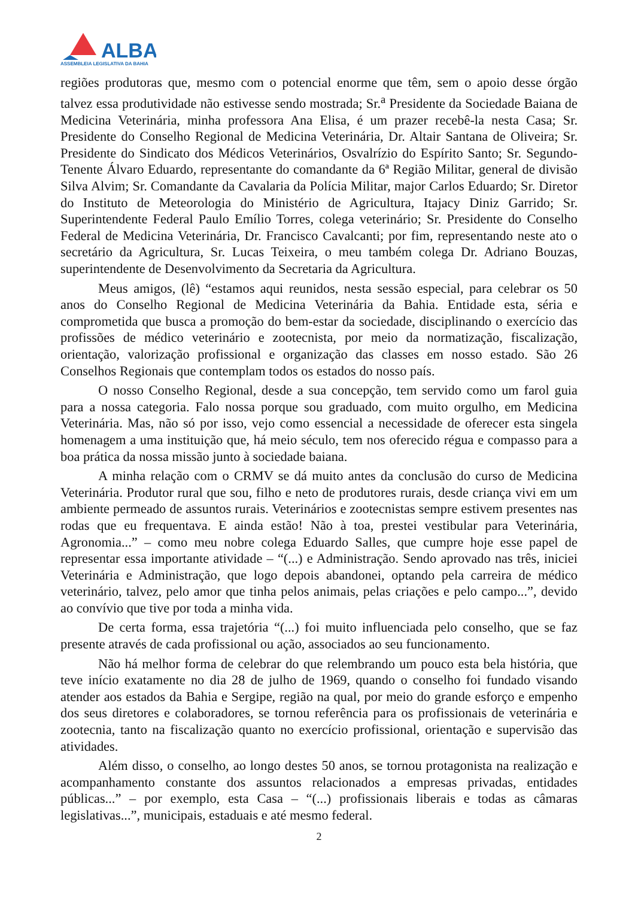ALBA
ASSEMBLEIA LEGISLATIVA DA BAHIA
regiões produtoras que, mesmo com o potencial enorme que têm, sem o apoio desse órgão talvez essa produtividade não estivesse sendo mostrada; Sr.<sup>a</sup> Presidente da Sociedade Baiana de Medicina Veterinária, minha professora Ana Elisa, é um prazer recebê-la nesta Casa; Sr. Presidente do Conselho Regional de Medicina Veterinária, Dr. Altair Santana de Oliveira; Sr. Presidente do Sindicato dos Médicos Veterinários, Osvalrízio do Espírito Santo; Sr. Segundo-Tenente Álvaro Eduardo, representante do comandante da 6ª Região Militar, general de divisão Silva Alvim; Sr. Comandante da Cavalaria da Polícia Militar, major Carlos Eduardo; Sr. Diretor do Instituto de Meteorologia do Ministério de Agricultura, Itajacy Diniz Garrido; Sr. Superintendente Federal Paulo Emílio Torres, colega veterinário; Sr. Presidente do Conselho Federal de Medicina Veterinária, Dr. Francisco Cavalcanti; por fim, representando neste ato o secretário da Agricultura, Sr. Lucas Teixeira, o meu também colega Dr. Adriano Bouzas, superintendente de Desenvolvimento da Secretaria da Agricultura.
Meus amigos, (lê) “estamos aqui reunidos, nesta sessão especial, para celebrar os 50 anos do Conselho Regional de Medicina Veterinária da Bahia. Entidade esta, séria e comprometida que busca a promoção do bem-estar da sociedade, disciplinando o exercício das profissões de médico veterinário e zootecnista, por meio da normatização, fiscalização, orientação, valorização profissional e organização das classes em nosso estado. São 26 Conselhos Regionais que contemplam todos os estados do nosso país.
O nosso Conselho Regional, desde a sua concepção, tem servido como um farol guia para a nossa categoria. Falo nossa porque sou graduado, com muito orgulho, em Medicina Veterinária. Mas, não só por isso, vejo como essencial a necessidade de oferecer esta singela homenagem a uma instituição que, há meio século, tem nos oferecido régua e compasso para a boa prática da nossa missão junto à sociedade baiana.
A minha relação com o CRMV se dá muito antes da conclusão do curso de Medicina Veterinária. Produtor rural que sou, filho e neto de produtores rurais, desde criança vivi em um ambiente permeado de assuntos rurais. Veterinários e zootecnistas sempre estivem presentes nas rodas que eu frequentava. E ainda estão! Não à toa, prestei vestibular para Veterinária, Agronomia...” – como meu nobre colega Eduardo Salles, que cumpre hoje esse papel de representar essa importante atividade – “(...) e Administração. Sendo aprovado nas três, iniciei Veterinária e Administração, que logo depois abandonei, optando pela carreira de médico veterinário, talvez, pelo amor que tinha pelos animais, pelas criações e pelo campo...”, devido ao convívio que tive por toda a minha vida.
De certa forma, essa trajetória “(...) foi muito influenciada pelo conselho, que se faz presente através de cada profissional ou ação, associados ao seu funcionamento.
Não há melhor forma de celebrar do que relembrando um pouco esta bela história, que teve início exatamente no dia 28 de julho de 1969, quando o conselho foi fundado visando atender aos estados da Bahia e Sergipe, região na qual, por meio do grande esforço e empenho dos seus diretores e colaboradores, se tornou referência para os profissionais de veterinária e zootecnia, tanto na fiscalização quanto no exercício profissional, orientação e supervisão das atividades.
Além disso, o conselho, ao longo destes 50 anos, se tornou protagonista na realização e acompanhamento constante dos assuntos relacionados a empresas privadas, entidades públicas...” – por exemplo, esta Casa – “(...) profissionais liberais e todas as câmaras legislativas...”, municipais, estaduais e até mesmo federal.
2